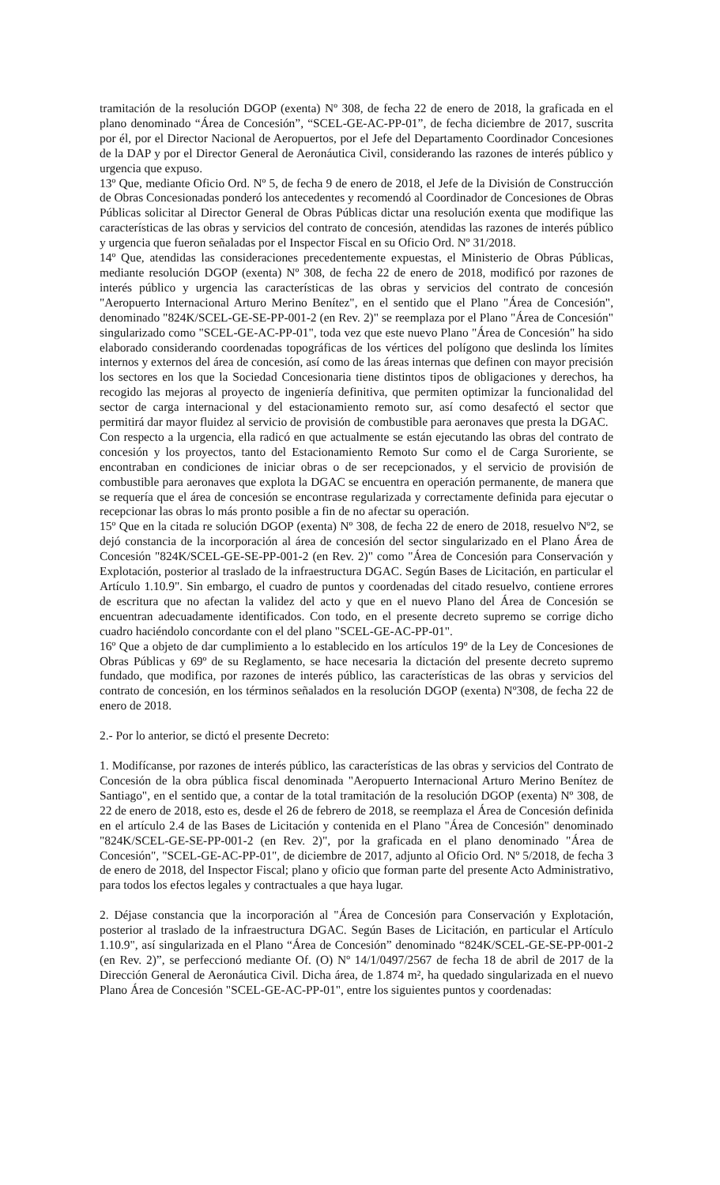tramitación de la resolución DGOP (exenta) Nº 308, de fecha 22 de enero de 2018, la graficada en el plano denominado “Área de Concesión”, “SCEL-GE-AC-PP-01”, de fecha diciembre de 2017, suscrita por él, por el Director Nacional de Aeropuertos, por el Jefe del Departamento Coordinador Concesiones de la DAP y por el Director General de Aeronáutica Civil, considerando las razones de interés público y urgencia que expuso.
13º Que, mediante Oficio Ord. Nº 5, de fecha 9 de enero de 2018, el Jefe de la División de Construcción de Obras Concesionadas ponderó los antecedentes y recomendó al Coordinador de Concesiones de Obras Públicas solicitar al Director General de Obras Públicas dictar una resolución exenta que modifique las características de las obras y servicios del contrato de concesión, atendidas las razones de interés público y urgencia que fueron señaladas por el Inspector Fiscal en su Oficio Ord. Nº 31/2018.
14º Que, atendidas las consideraciones precedentemente expuestas, el Ministerio de Obras Públicas, mediante resolución DGOP (exenta) Nº 308, de fecha 22 de enero de 2018, modificó por razones de interés público y urgencia las características de las obras y servicios del contrato de concesión "Aeropuerto Internacional Arturo Merino Benítez", en el sentido que el Plano "Área de Concesión", denominado "824K/SCEL-GE-SE-PP-001-2 (en Rev. 2)" se reemplaza por el Plano "Área de Concesión" singularizado como "SCEL-GE-AC-PP-01", toda vez que este nuevo Plano "Área de Concesión" ha sido elaborado considerando coordenadas topográficas de los vértices del polígono que deslinda los límites internos y externos del área de concesión, así como de las áreas internas que definen con mayor precisión los sectores en los que la Sociedad Concesionaria tiene distintos tipos de obligaciones y derechos, ha recogido las mejoras al proyecto de ingeniería definitiva, que permiten optimizar la funcionalidad del sector de carga internacional y del estacionamiento remoto sur, así como desafectó el sector que permitirá dar mayor fluidez al servicio de provisión de combustible para aeronaves que presta la DGAC.
Con respecto a la urgencia, ella radicó en que actualmente se están ejecutando las obras del contrato de concesión y los proyectos, tanto del Estacionamiento Remoto Sur como el de Carga Suroriente, se encontraban en condiciones de iniciar obras o de ser recepcionados, y el servicio de provisión de combustible para aeronaves que explota la DGAC se encuentra en operación permanente, de manera que se requería que el área de concesión se encontrase regularizada y correctamente definida para ejecutar o recepcionar las obras lo más pronto posible a fin de no afectar su operación.
15º Que en la citada re solución DGOP (exenta) Nº 308, de fecha 22 de enero de 2018, resuelvo Nº2, se dejó constancia de la incorporación al área de concesión del sector singularizado en el Plano Área de Concesión "824K/SCEL-GE-SE-PP-001-2 (en Rev. 2)" como "Área de Concesión para Conservación y Explotación, posterior al traslado de la infraestructura DGAC. Según Bases de Licitación, en particular el Artículo 1.10.9". Sin embargo, el cuadro de puntos y coordenadas del citado resuelvo, contiene errores de escritura que no afectan la validez del acto y que en el nuevo Plano del Área de Concesión se encuentran adecuadamente identificados. Con todo, en el presente decreto supremo se corrige dicho cuadro haciéndolo concordante con el del plano "SCEL-GE-AC-PP-01".
16º Que a objeto de dar cumplimiento a lo establecido en los artículos 19º de la Ley de Concesiones de Obras Públicas y 69º de su Reglamento, se hace necesaria la dictación del presente decreto supremo fundado, que modifica, por razones de interés público, las características de las obras y servicios del contrato de concesión, en los términos señalados en la resolución DGOP (exenta) Nº308, de fecha 22 de enero de 2018.
2.- Por lo anterior, se dictó el presente Decreto:
1. Modifícanse, por razones de interés público, las características de las obras y servicios del Contrato de Concesión de la obra pública fiscal denominada "Aeropuerto Internacional Arturo Merino Benítez de Santiago", en el sentido que, a contar de la total tramitación de la resolución DGOP (exenta) Nº 308, de 22 de enero de 2018, esto es, desde el 26 de febrero de 2018, se reemplaza el Área de Concesión definida en el artículo 2.4 de las Bases de Licitación y contenida en el Plano "Área de Concesión" denominado "824K/SCEL-GE-SE-PP-001-2 (en Rev. 2)", por la graficada en el plano denominado "Área de Concesión", "SCEL-GE-AC-PP-01", de diciembre de 2017, adjunto al Oficio Ord. Nº 5/2018, de fecha 3 de enero de 2018, del Inspector Fiscal; plano y oficio que forman parte del presente Acto Administrativo, para todos los efectos legales y contractuales a que haya lugar.
2. Déjase constancia que la incorporación al "Área de Concesión para Conservación y Explotación, posterior al traslado de la infraestructura DGAC. Según Bases de Licitación, en particular el Artículo 1.10.9", así singularizada en el Plano “Área de Concesión” denominado “824K/SCEL-GE-SE-PP-001-2 (en Rev. 2)”, se perfeccionó mediante Of. (O) Nº 14/1/0497/2567 de fecha 18 de abril de 2017 de la Dirección General de Aeronáutica Civil. Dicha área, de 1.874 m², ha quedado singularizada en el nuevo Plano Área de Concesión "SCEL-GE-AC-PP-01", entre los siguientes puntos y coordenadas: